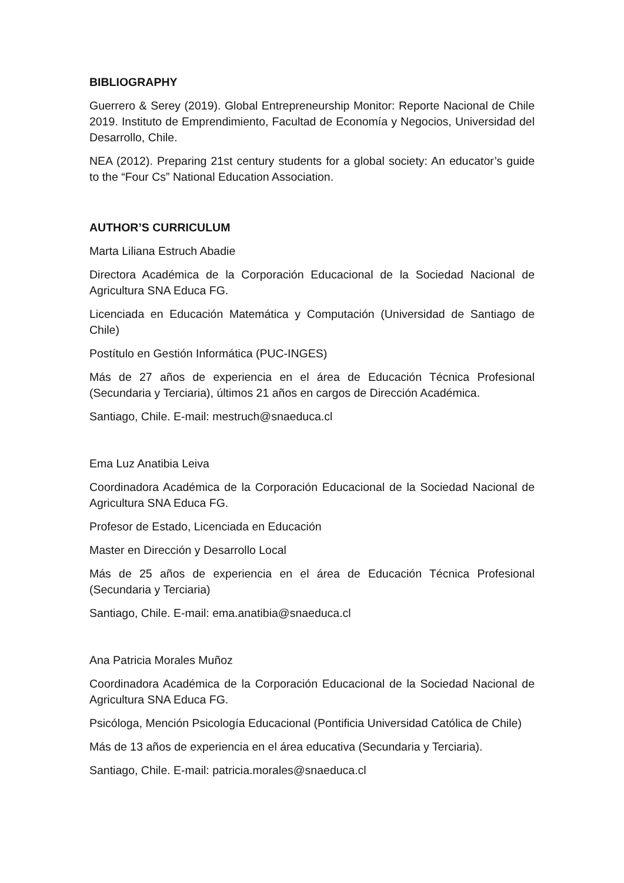BIBLIOGRAPHY
Guerrero & Serey (2019). Global Entrepreneurship Monitor: Reporte Nacional de Chile 2019. Instituto de Emprendimiento, Facultad de Economía y Negocios, Universidad del Desarrollo, Chile.
NEA (2012). Preparing 21st century students for a global society: An educator’s guide to the “Four Cs” National Education Association.
AUTHOR’S CURRICULUM
Marta Liliana Estruch Abadie
Directora Académica de la Corporación Educacional de la Sociedad Nacional de Agricultura SNA Educa FG.
Licenciada en Educación Matemática y Computación (Universidad de Santiago de Chile)
Postítulo en Gestión Informática (PUC-INGES)
Más de 27 años de experiencia en el área de Educación Técnica Profesional (Secundaria y Terciaria), últimos 21 años en cargos de Dirección Académica.
Santiago, Chile. E-mail: mestruch@snaeduca.cl
Ema Luz Anatibia Leiva
Coordinadora Académica de la Corporación Educacional de la Sociedad Nacional de Agricultura SNA Educa FG.
Profesor de Estado, Licenciada en Educación
Master en Dirección y Desarrollo Local
Más de 25 años de experiencia en el área de Educación Técnica Profesional (Secundaria y Terciaria)
Santiago, Chile. E-mail: ema.anatibia@snaeduca.cl
Ana Patricia Morales Muñoz
Coordinadora Académica de la Corporación Educacional de la Sociedad Nacional de Agricultura SNA Educa FG.
Psicóloga, Mención Psicología Educacional (Pontificia Universidad Católica de Chile)
Más de 13 años de experiencia en el área educativa (Secundaria y Terciaria).
Santiago, Chile. E-mail: patricia.morales@snaeduca.cl